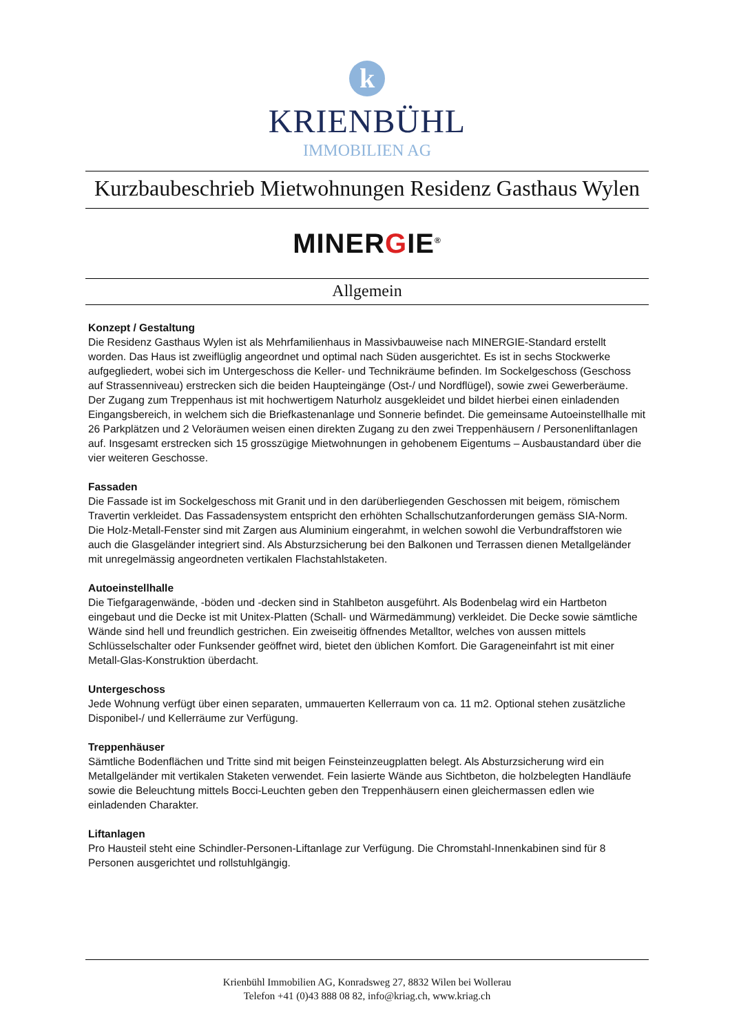k
KRIENBÜHL
IMMOBILIEN AG
Kurzbaubeschrieb Mietwohnungen Residenz Gasthaus Wylen
MINERGIE<sup>®</sup>
Allgemein
Konzept / Gestaltung
Die Residenz Gasthaus Wylen ist als Mehrfamilienhaus in Massivbauweise nach MINERGIE-Standard erstellt worden. Das Haus ist zweiflüglig angeordnet und optimal nach Süden ausgerichtet. Es ist in sechs Stockwerke aufgegliedert, wobei sich im Untergeschoss die Keller- und Technikräume befinden. Im Sockelgeschoss (Geschoss auf Strassenniveau) erstrecken sich die beiden Haupteingänge (Ost-/ und Nordflügel), sowie zwei Gewerberäume. Der Zugang zum Treppenhaus ist mit hochwertigem Naturholz ausgekleidet und bildet hierbei einen einladenden Eingangsbereich, in welchem sich die Briefkastenanlage und Sonnerie befindet. Die gemeinsame Autoeinstellhalle mit 26 Parkplätzen und 2 Veloräumen weisen einen direkten Zugang zu den zwei Treppenhäusern / Personenliftanlagen auf. Insgesamt erstrecken sich 15 grosszügige Mietwohnungen in gehobenem Eigentums – Ausbaustandard über die vier weiteren Geschosse.
Fassaden
Die Fassade ist im Sockelgeschoss mit Granit und in den darüberliegenden Geschossen mit beigem, römischem Travertin verkleidet. Das Fassadensystem entspricht den erhöhten Schallschutzanforderungen gemäss SIA-Norm. Die Holz-Metall-Fenster sind mit Zargen aus Aluminium eingerahmt, in welchen sowohl die Verbundraffstoren wie auch die Glasgeländer integriert sind. Als Absturzsicherung bei den Balkonen und Terrassen dienen Metallgeländer mit unregelmässig angeordneten vertikalen Flachstahlstaketen.
Autoeinstellhalle
Die Tiefgaragenwände, -böden und -decken sind in Stahlbeton ausgeführt. Als Bodenbelag wird ein Hartbeton eingebaut und die Decke ist mit Unitex-Platten (Schall- und Wärmedämmung) verkleidet. Die Decke sowie sämtliche Wände sind hell und freundlich gestrichen. Ein zweiseitig öffnendes Metalltor, welches von aussen mittels Schlüsselschalter oder Funksender geöffnet wird, bietet den üblichen Komfort. Die Garageneinfahrt ist mit einer Metall-Glas-Konstruktion überdacht.
Untergeschoss
Jede Wohnung verfügt über einen separaten, ummauerten Kellerraum von ca. 11 m2. Optional stehen zusätzliche Disponibel-/ und Kellerräume zur Verfügung.
Treppenhäuser
Sämtliche Bodenflächen und Tritte sind mit beigen Feinsteinzeugplatten belegt. Als Absturzsicherung wird ein Metallgeländer mit vertikalen Staketen verwendet. Fein lasierte Wände aus Sichtbeton, die holzbelegten Handläufe sowie die Beleuchtung mittels Bocci-Leuchten geben den Treppenhäusern einen gleichermassen edlen wie einladenden Charakter.
Liftanlagen
Pro Hausteil steht eine Schindler-Personen-Liftanlage zur Verfügung. Die Chromstahl-Innenkabinen sind für 8 Personen ausgerichtet und rollstuhlgängig.
Krienbühl Immobilien AG, Konradsweg 27, 8832 Wilen bei Wollerau
Telefon +41 (0)43 888 08 82, info@kriag.ch, www.kriag.ch